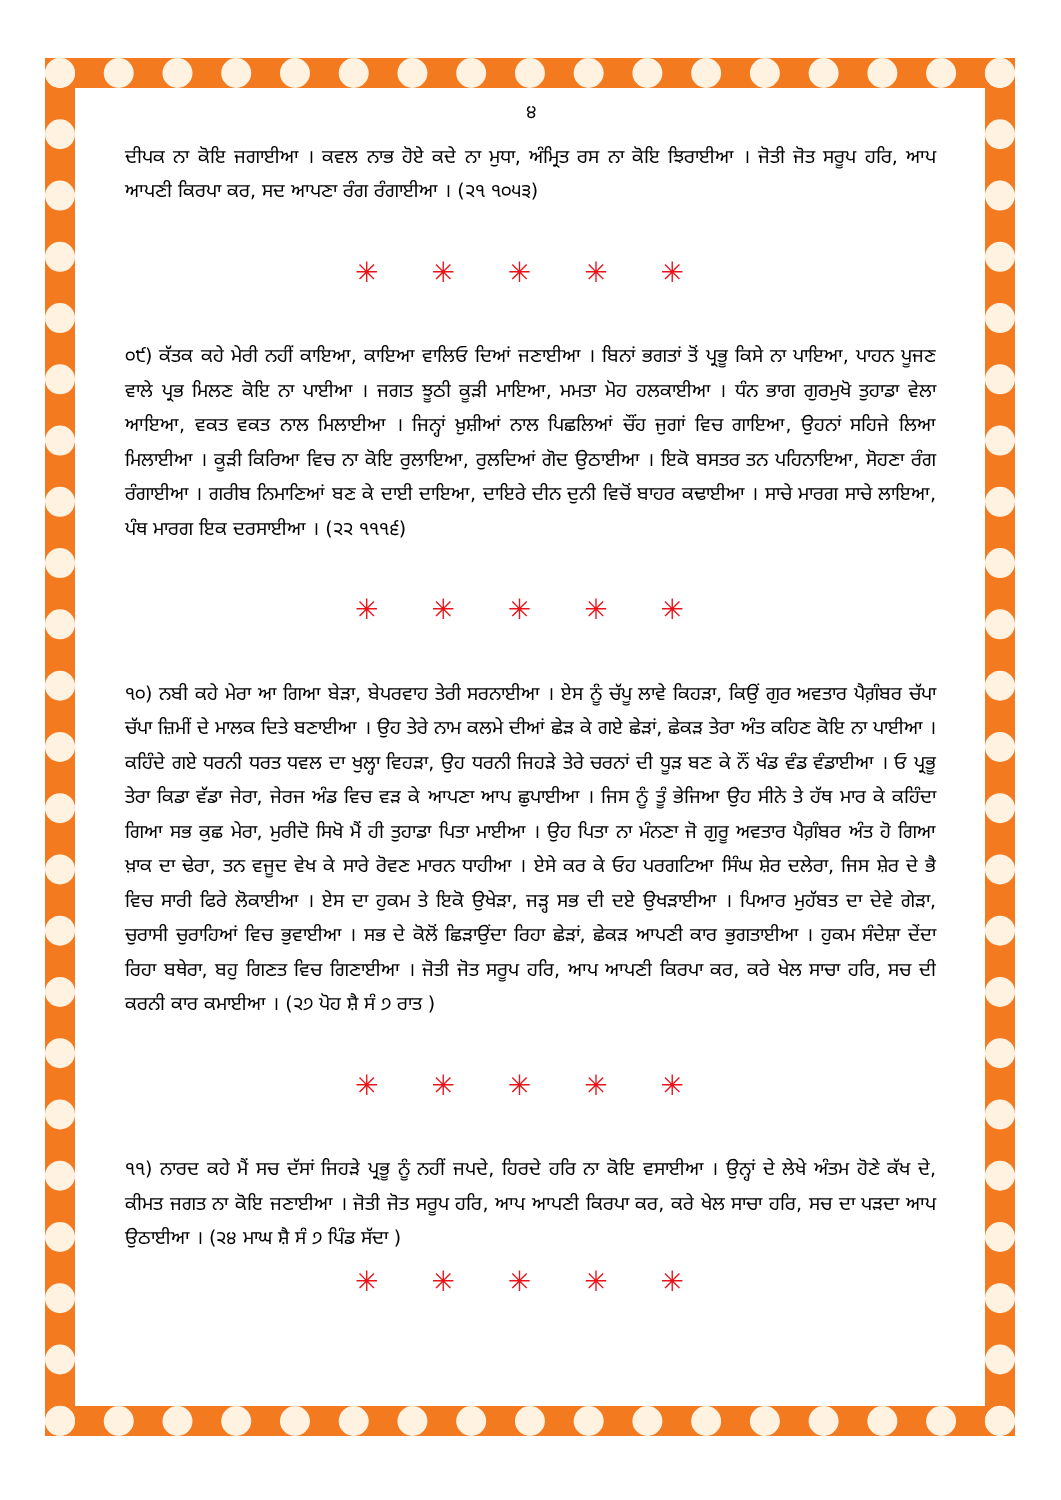੪
ਦੀਪਕ ਨਾ ਕੋਇ ਜਗਾਈਆ । ਕਵਲ ਨਾਭ ਹੋਏ ਕਦੇ ਨਾ ਮੁਧਾ, ਅੰਮ੍ਰਿਤ ਰਸ ਨਾ ਕੋਇ ਝਿਰਾਈਆ । ਜੋਤੀ ਜੋਤ ਸਰੂਪ ਹਰਿ, ਆਪ ਆਪਣੀ ਕਿਰਪਾ ਕਰ, ਸਦ ਆਪਣਾ ਰੰਗ ਰੰਗਾਈਆ । (੨੧ ੧੦੫੩)
✳ ✳ ✳ ✳ ✳
੦੯) ਕੱਤਕ ਕਹੇ ਮੇਰੀ ਨਹੀਂ ਕਾਇਆ, ਕਾਇਆ ਵਾਲਿਓ ਦਿਆਂ ਜਣਾਈਆ । ਬਿਨਾਂ ਭਗਤਾਂ ਤੋਂ ਪ੍ਰਭੂ ਕਿਸੇ ਨਾ ਪਾਇਆ, ਪਾਹਨ ਪੂਜਣ ਵਾਲੇ ਪ੍ਰਭ ਮਿਲਣ ਕੋਇ ਨਾ ਪਾਈਆ । ਜਗਤ ਝੂਠੀ ਕੂੜੀ ਮਾਇਆ, ਮਮਤਾ ਮੋਹ ਹਲਕਾਈਆ । ਧੰਨ ਭਾਗ ਗੁਰਮੁਖੋ ਤੁਹਾਡਾ ਵੇਲਾ ਆਇਆ, ਵਕਤ ਵਕਤ ਨਾਲ ਮਿਲਾਈਆ । ਜਿਨ੍ਹਾਂ ਖ਼ੁਸ਼ੀਆਂ ਨਾਲ ਪਿਛਲਿਆਂ ਚੌਂਹ ਜੁਗਾਂ ਵਿਚ ਗਾਇਆ, ਉਹਨਾਂ ਸਹਿਜੇ ਲਿਆ ਮਿਲਾਈਆ । ਕੂੜੀ ਕਿਰਿਆ ਵਿਚ ਨਾ ਕੋਇ ਰੁਲਾਇਆ, ਰੁਲਦਿਆਂ ਗੋਦ ਉਠਾਈਆ । ਇਕੋ ਬਸਤਰ ਤਨ ਪਹਿਨਾਇਆ, ਸੋਹਣਾ ਰੰਗ ਰੰਗਾਈਆ । ਗਰੀਬ ਨਿਮਾਣਿਆਂ ਬਣ ਕੇ ਦਾਈ ਦਾਇਆ, ਦਾਇਰੇ ਦੀਨ ਦੁਨੀ ਵਿਚੋਂ ਬਾਹਰ ਕਢਾਈਆ । ਸਾਚੇ ਮਾਰਗ ਸਾਚੇ ਲਾਇਆ, ਪੰਥ ਮਾਰਗ ਇਕ ਦਰਸਾਈਆ । (੨੨ ੧੧੧੬)
✳ ✳ ✳ ✳ ✳
੧੦) ਨਬੀ ਕਹੇ ਮੇਰਾ ਆ ਗਿਆ ਬੇੜਾ, ਬੇਪਰਵਾਹ ਤੇਰੀ ਸਰਨਾਈਆ । ਏਸ ਨੂੰ ਚੱਪੂ ਲਾਵੇ ਕਿਹੜਾ, ਕਿਉਂ ਗੁਰ ਅਵਤਾਰ ਪੈਗ਼ੰਬਰ ਚੱਪਾ ਚੱਪਾ ਜ਼ਿਮੀਂ ਦੇ ਮਾਲਕ ਦਿਤੇ ਬਣਾਈਆ । ਉਹ ਤੇਰੇ ਨਾਮ ਕਲਮੇ ਦੀਆਂ ਛੇੜ ਕੇ ਗਏ ਛੇੜਾਂ, ਛੇਕੜ ਤੇਰਾ ਅੰਤ ਕਹਿਣ ਕੋਇ ਨਾ ਪਾਈਆ । ਕਹਿੰਦੇ ਗਏ ਧਰਨੀ ਧਰਤ ਧਵਲ ਦਾ ਖੁਲ੍ਹਾ ਵਿਹੜਾ, ਉਹ ਧਰਨੀ ਜਿਹੜੇ ਤੇਰੇ ਚਰਨਾਂ ਦੀ ਧੂੜ ਬਣ ਕੇ ਨੌਂ ਖੰਡ ਵੰਡ ਵੰਡਾਈਆ । ਓ ਪ੍ਰਭੂ ਤੇਰਾ ਕਿਡਾ ਵੱਡਾ ਜੇਰਾ, ਜੇਰਜ ਅੰਡ ਵਿਚ ਵੜ ਕੇ ਆਪਣਾ ਆਪ ਛੁਪਾਈਆ । ਜਿਸ ਨੂੰ ਤੂੰ ਭੇਜਿਆ ਉਹ ਸੀਨੇ ਤੇ ਹੱਥ ਮਾਰ ਕੇ ਕਹਿੰਦਾ ਗਿਆ ਸਭ ਕੁਛ ਮੇਰਾ, ਮੁਰੀਦੋ ਸਿਖੋ ਮੈਂ ਹੀ ਤੁਹਾਡਾ ਪਿਤਾ ਮਾਈਆ । ਉਹ ਪਿਤਾ ਨਾ ਮੰਨਣਾ ਜੋ ਗੁਰੂ ਅਵਤਾਰ ਪੈਗ਼ੰਬਰ ਅੰਤ ਹੋ ਗਿਆ ਖ਼ਾਕ ਦਾ ਢੇਰਾ, ਤਨ ਵਜੂਦ ਵੇਖ ਕੇ ਸਾਰੇ ਰੋਵਣ ਮਾਰਨ ਧਾਹੀਆ । ਏਸੇ ਕਰ ਕੇ ਓਹ ਪਰਗਟਿਆ ਸਿੰਘ ਸ਼ੇਰ ਦਲੇਰਾ, ਜਿਸ ਸ਼ੇਰ ਦੇ ਭੈ ਵਿਚ ਸਾਰੀ ਫਿਰੇ ਲੋਕਾਈਆ । ਏਸ ਦਾ ਹੁਕਮ ਤੇ ਇਕੋ ਉਖੇੜਾ, ਜੜ੍ਹ ਸਭ ਦੀ ਦਏ ਉਖੜਾਈਆ । ਪਿਆਰ ਮੁਹੱਬਤ ਦਾ ਦੇਵੇ ਗੇੜਾ, ਚੁਰਾਸੀ ਚੁਰਾਹਿਆਂ ਵਿਚ ਭੁਵਾਈਆ । ਸਭ ਦੇ ਕੋਲੋਂ ਛਿੜਾਉਂਦਾ ਰਿਹਾ ਛੇੜਾਂ, ਛੇਕੜ ਆਪਣੀ ਕਾਰ ਭੁਗਤਾਈਆ । ਹੁਕਮ ਸੰਦੇਸ਼ਾ ਦੇਂਦਾ ਰਿਹਾ ਬਥੇਰਾ, ਬਹੁ ਗਿਣਤ ਵਿਚ ਗਿਣਾਈਆ । ਜੋਤੀ ਜੋਤ ਸਰੂਪ ਹਰਿ, ਆਪ ਆਪਣੀ ਕਿਰਪਾ ਕਰ, ਕਰੇ ਖੇਲ ਸਾਚਾ ਹਰਿ, ਸਚ ਦੀ ਕਰਨੀ ਕਾਰ ਕਮਾਈਆ । (੨੭ ਪੋਹ ਸ਼ੈ ਸੰ ੭ ਰਾਤ )
✳ ✳ ✳ ✳ ✳
੧੧) ਨਾਰਦ ਕਹੇ ਮੈਂ ਸਚ ਦੱਸਾਂ ਜਿਹੜੇ ਪ੍ਰਭੂ ਨੂੰ ਨਹੀਂ ਜਪਦੇ, ਹਿਰਦੇ ਹਰਿ ਨਾ ਕੋਇ ਵਸਾਈਆ । ਉਨ੍ਹਾਂ ਦੇ ਲੇਖੇ ਅੰਤਮ ਹੋਣੇ ਕੱਖ ਦੇ, ਕੀਮਤ ਜਗਤ ਨਾ ਕੋਇ ਜਣਾਈਆ । ਜੋਤੀ ਜੋਤ ਸਰੂਪ ਹਰਿ, ਆਪ ਆਪਣੀ ਕਿਰਪਾ ਕਰ, ਕਰੇ ਖੇਲ ਸਾਚਾ ਹਰਿ, ਸਚ ਦਾ ਪੜਦਾ ਆਪ ਉਠਾਈਆ । (੨੪ ਮਾਘ ਸ਼ੈ ਸੰ ੭ ਪਿੰਡ ਸੱਦਾ )
✳ ✳ ✳ ✳ ✳